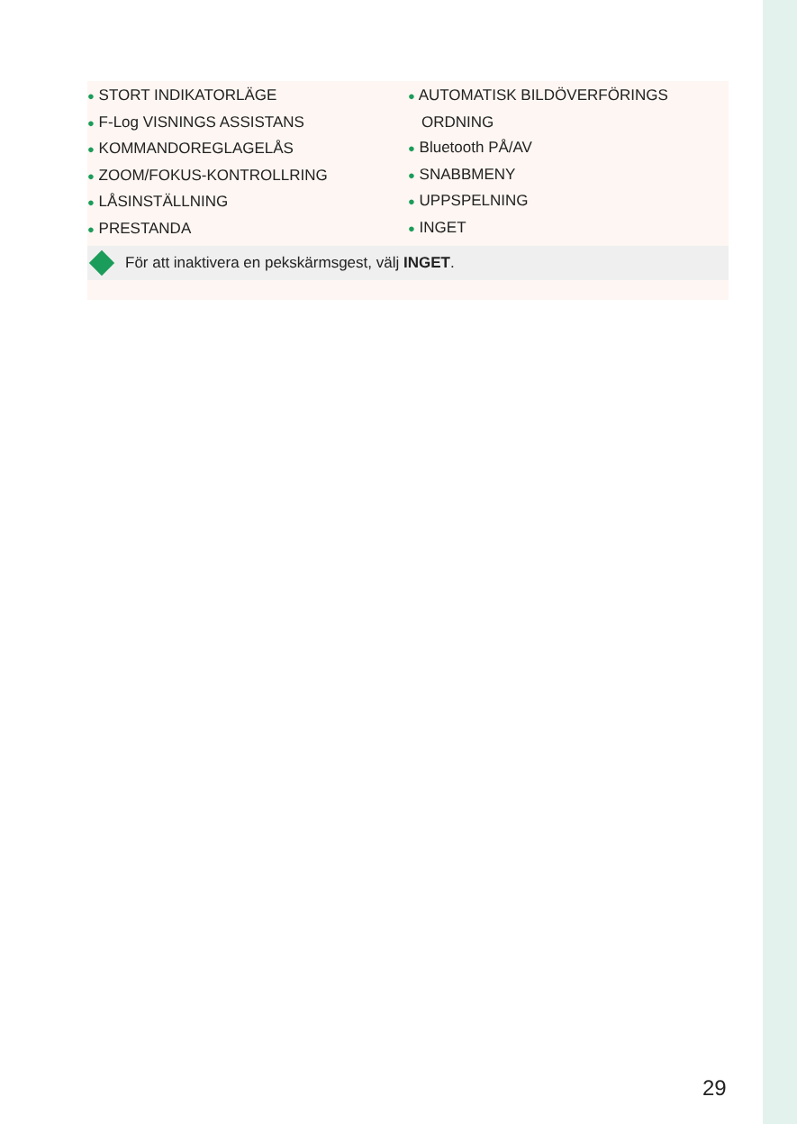● STORT INDIKATORLÄGE
● F-Log VISNINGS ASSISTANS
● KOMMANDOREGLAGELÅS
● ZOOM/FOKUS-KONTROLLRING
● LÅSINSTÄLLNING
● PRESTANDA
● AUTOMATISK BILDÖVERFÖRINGS ORDNING
● Bluetooth PÅ/AV
● SNABBMENY
● UPPSPELNING
● INGET
För att inaktivera en pekskärmsgest, välj INGET.
29